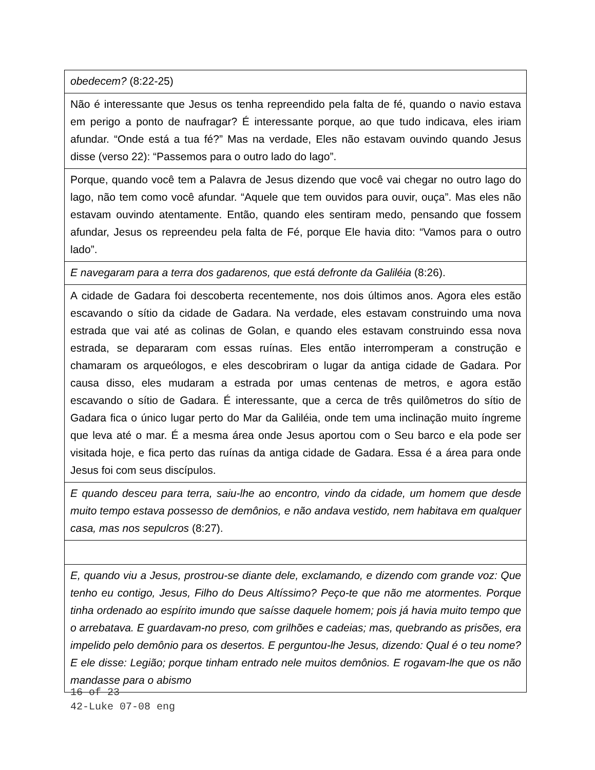obedecem? (8:22-25)
Não é interessante que Jesus os tenha repreendido pela falta de fé, quando o navio estava em perigo a ponto de naufragar? É interessante porque, ao que tudo indicava, eles iriam afundar. “Onde está a tua fé?” Mas na verdade, Eles não estavam ouvindo quando Jesus disse (verso 22): “Passemos para o outro lado do lago”.
Porque, quando você tem a Palavra de Jesus dizendo que você vai chegar no outro lago do lago, não tem como você afundar. “Aquele que tem ouvidos para ouvir, ouça”. Mas eles não estavam ouvindo atentamente. Então, quando eles sentiram medo, pensando que fossem afundar, Jesus os repreendeu pela falta de Fé, porque Ele havia dito: “Vamos para o outro lado”.
E navegaram para a terra dos gadarenos, que está defronte da Galiléia (8:26).
A cidade de Gadara foi descoberta recentemente, nos dois últimos anos. Agora eles estão escavando o sítio da cidade de Gadara. Na verdade, eles estavam construindo uma nova estrada que vai até as colinas de Golan, e quando eles estavam construindo essa nova estrada, se depararam com essas ruínas. Eles então interromperam a construção e chamaram os arqueólogos, e eles descobriram o lugar da antiga cidade de Gadara. Por causa disso, eles mudaram a estrada por umas centenas de metros, e agora estão escavando o sítio de Gadara. É interessante, que a cerca de três quilômetros do sítio de Gadara fica o único lugar perto do Mar da Galiléia, onde tem uma inclinação muito íngreme que leva até o mar. É a mesma área onde Jesus aportou com o Seu barco e ela pode ser visitada hoje, e fica perto das ruínas da antiga cidade de Gadara. Essa é a área para onde Jesus foi com seus discípulos.
E quando desceu para terra, saiu-lhe ao encontro, vindo da cidade, um homem que desde muito tempo estava possesso de demônios, e não andava vestido, nem habitava em qualquer casa, mas nos sepulcros (8:27).
E, quando viu a Jesus, prostrou-se diante dele, exclamando, e dizendo com grande voz: Que tenho eu contigo, Jesus, Filho do Deus Altíssimo? Peço-te que não me atormentes. Porque tinha ordenado ao espírito imundo que saísse daquele homem; pois já havia muito tempo que o arrebatava. E guardavam-no preso, com grilhões e cadeias; mas, quebrando as prisões, era impelido pelo demônio para os desertos. E perguntou-lhe Jesus, dizendo: Qual é o teu nome? E ele disse: Legião; porque tinham entrado nele muitos demônios. E rogavam-lhe que os não mandasse para o abismo
16 of 23
42-Luke 07-08 eng